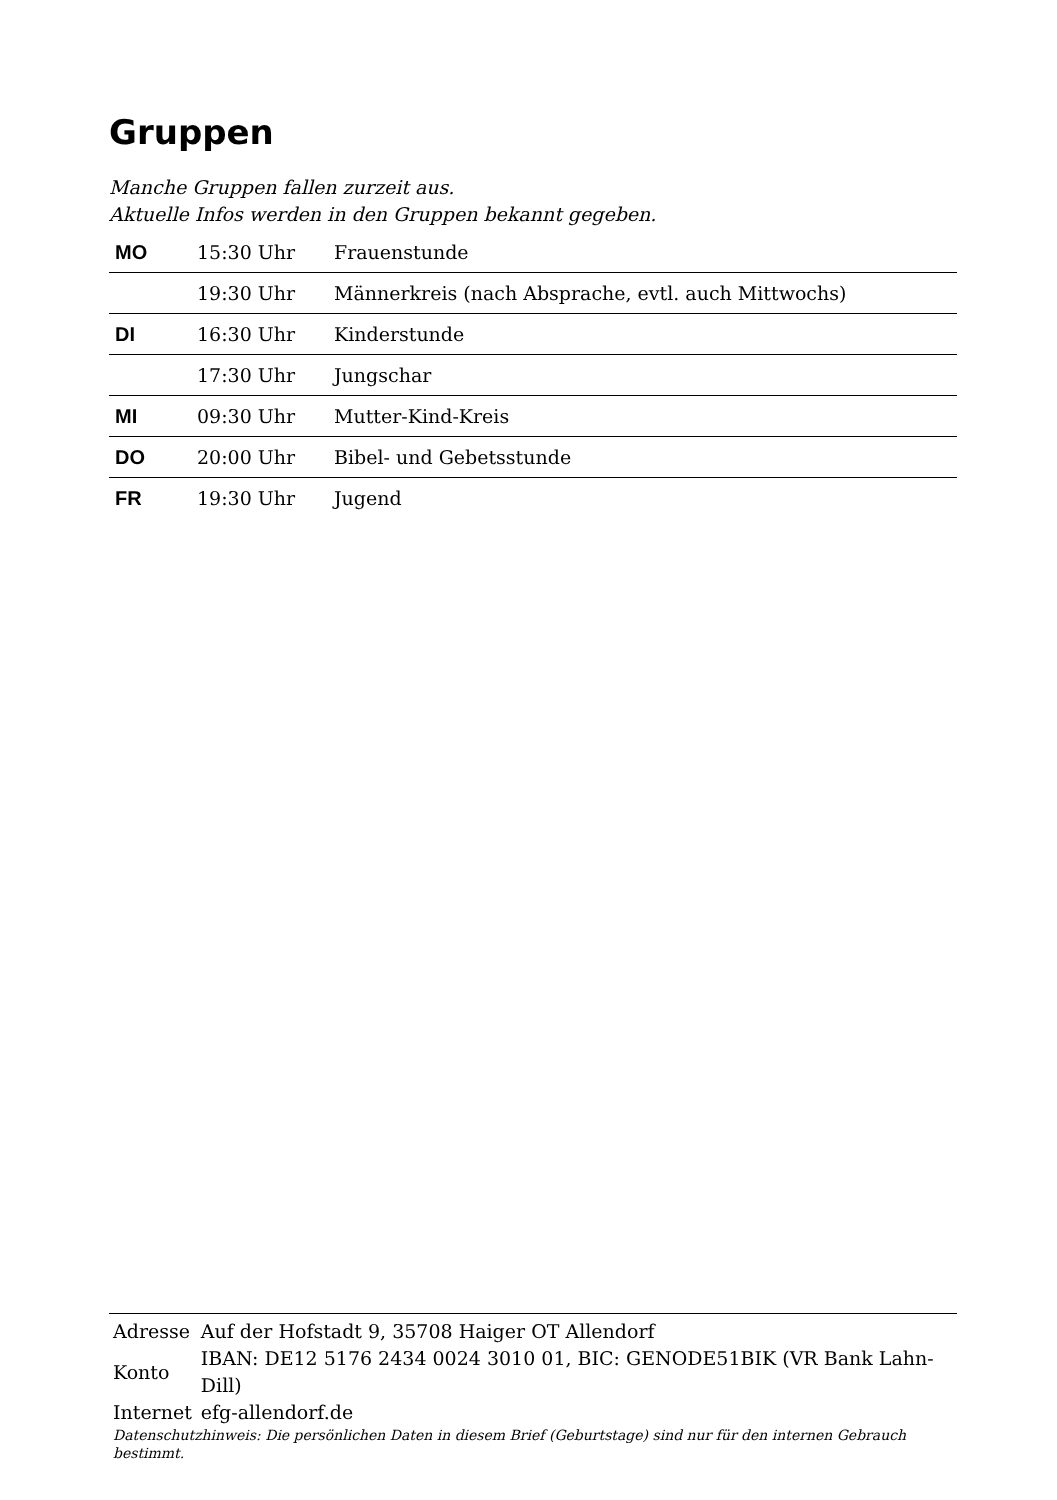Gruppen
Manche Gruppen fallen zurzeit aus.
Aktuelle Infos werden in den Gruppen bekannt gegeben.
| MO | 15:30 Uhr | Frauenstunde |
| | 19:30 Uhr | Männerkreis (nach Absprache, evtl. auch Mittwochs) |
| DI | 16:30 Uhr | Kinderstunde |
| | 17:30 Uhr | Jungschar |
| MI | 09:30 Uhr | Mutter-Kind-Kreis |
| DO | 20:00 Uhr | Bibel- und Gebetsstunde |
| FR | 19:30 Uhr | Jugend |
| Adresse | Auf der Hofstadt 9, 35708 Haiger OT Allendorf |
| Konto | IBAN: DE12 5176 2434 0024 3010 01, BIC: GENODE51BIK (VR Bank Lahn-Dill) |
| Internet | efg-allendorf.de |
Datenschutzhinweis: Die persönlichen Daten in diesem Brief (Geburtstage) sind nur für den internen Gebrauch bestimmt.